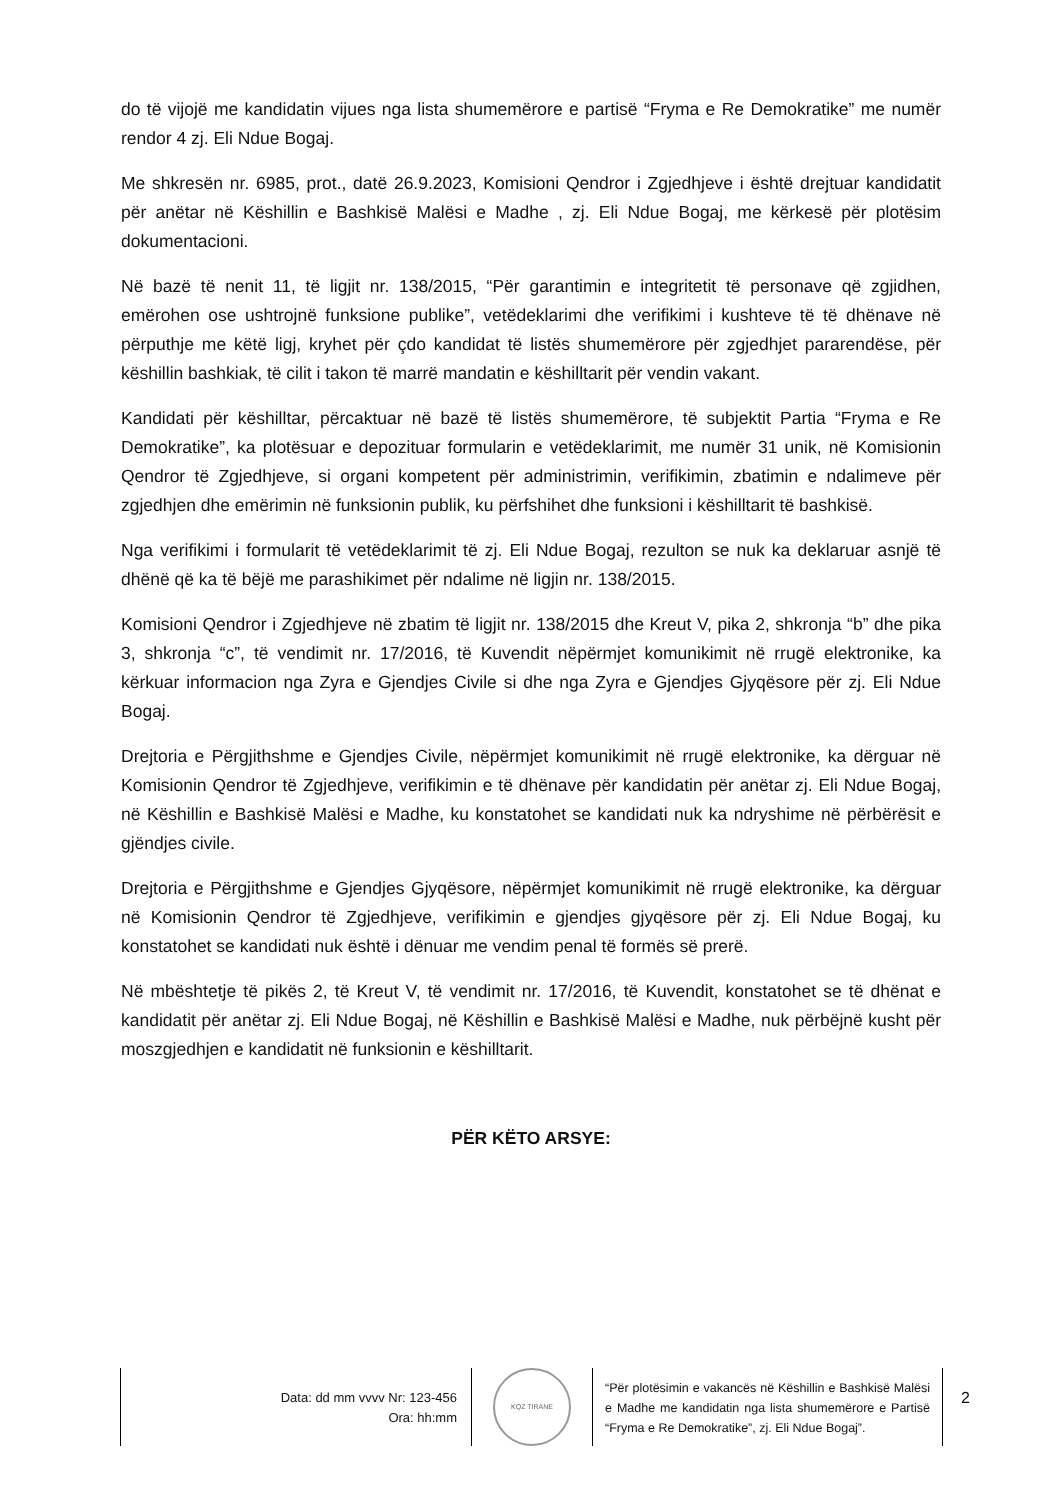do të vijojë me kandidatin vijues nga lista shumemërore e partisë “Fryma e Re Demokratike” me numër rendor 4 zj. Eli Ndue Bogaj.
Me shkresën nr. 6985, prot., datë 26.9.2023, Komisioni Qendror i Zgjedhjeve i është drejtuar kandidatit për anëtar në Këshillin e Bashkisë Malësi e Madhe , zj. Eli Ndue Bogaj, me kërkesë për plotësim dokumentacioni.
Në bazë të nenit 11, të ligjit nr. 138/2015, “Për garantimin e integritetit të personave që zgjidhen, emërohen ose ushtrojnë funksione publike”, vetëdeklarimi dhe verifikimi i kushteve të të dhënave në përputhje me këtë ligj, kryhet për çdo kandidat të listës shumemërore për zgjedhjet pararendëse, për këshillin bashkiak, të cilit i takon të marrë mandatin e këshilltarit për vendin vakant.
Kandidati për këshilltar, përcaktuar në bazë të listës shumemërore, të subjektit Partia “Fryma e Re Demokratike”, ka plotësuar e depozituar formularin e vetëdeklarimit, me numër 31 unik, në Komisionin Qendror të Zgjedhjeve, si organi kompetent për administrimin, verifikimin, zbatimin e ndalimeve për zgjedhjen dhe emërimin në funksionin publik, ku përfshihet dhe funksioni i këshilltarit të bashkisë.
Nga verifikimi i formularit të vetëdeklarimit të zj. Eli Ndue Bogaj, rezulton se nuk ka deklaruar asnjë të dhënë që ka të bëjë me parashikimet për ndalime në ligjin nr. 138/2015.
Komisioni Qendror i Zgjedhjeve në zbatim të ligjit nr. 138/2015 dhe Kreut V, pika 2, shkronja “b” dhe pika 3, shkronja “c”, të vendimit nr. 17/2016, të Kuvendit nëpërmjet komunikimit në rrugë elektronike, ka kërkuar informacion nga Zyra e Gjendjes Civile si dhe nga Zyra e Gjendjes Gjyqësore për zj. Eli Ndue Bogaj.
Drejtoria e Përgjithshme e Gjendjes Civile, nëpërmjet komunikimit në rrugë elektronike, ka dërguar në Komisionin Qendror të Zgjedhjeve, verifikimin e të dhënave për kandidatin për anëtar zj. Eli Ndue Bogaj, në Këshillin e Bashkisë Malësi e Madhe, ku konstatohet se kandidati nuk ka ndryshime në përbërësit e gjëndjes civile.
Drejtoria e Përgjithshme e Gjendjes Gjyqësore, nëpërmjet komunikimit në rrugë elektronike, ka dërguar në Komisionin Qendror të Zgjedhjeve, verifikimin e gjendjes gjyqësore për zj. Eli Ndue Bogaj, ku konstatohet se kandidati nuk është i dënuar me vendim penal të formës së prerë.
Në mbështetje të pikës 2, të Kreut V, të vendimit nr. 17/2016, të Kuvendit, konstatohet se të dhënat e kandidatit për anëtar zj. Eli Ndue Bogaj, në Këshillin e Bashkisë Malësi e Madhe, nuk përbëjnë kusht për moszgjedhjen e kandidatit në funksionin e këshilltarit.
PËR KËTO ARSYE:
Data: dd mm vvvv Nr: 123-456
Ora: hh:mm
KQZ TIRANE
“Për plotësimin e vakancës në Këshillin e Bashkisë Malësi e Madhe me kandidatin nga lista shumemërore e Partisë “Fryma e Re Demokratike”, zj. Eli Ndue Bogaj”.
2